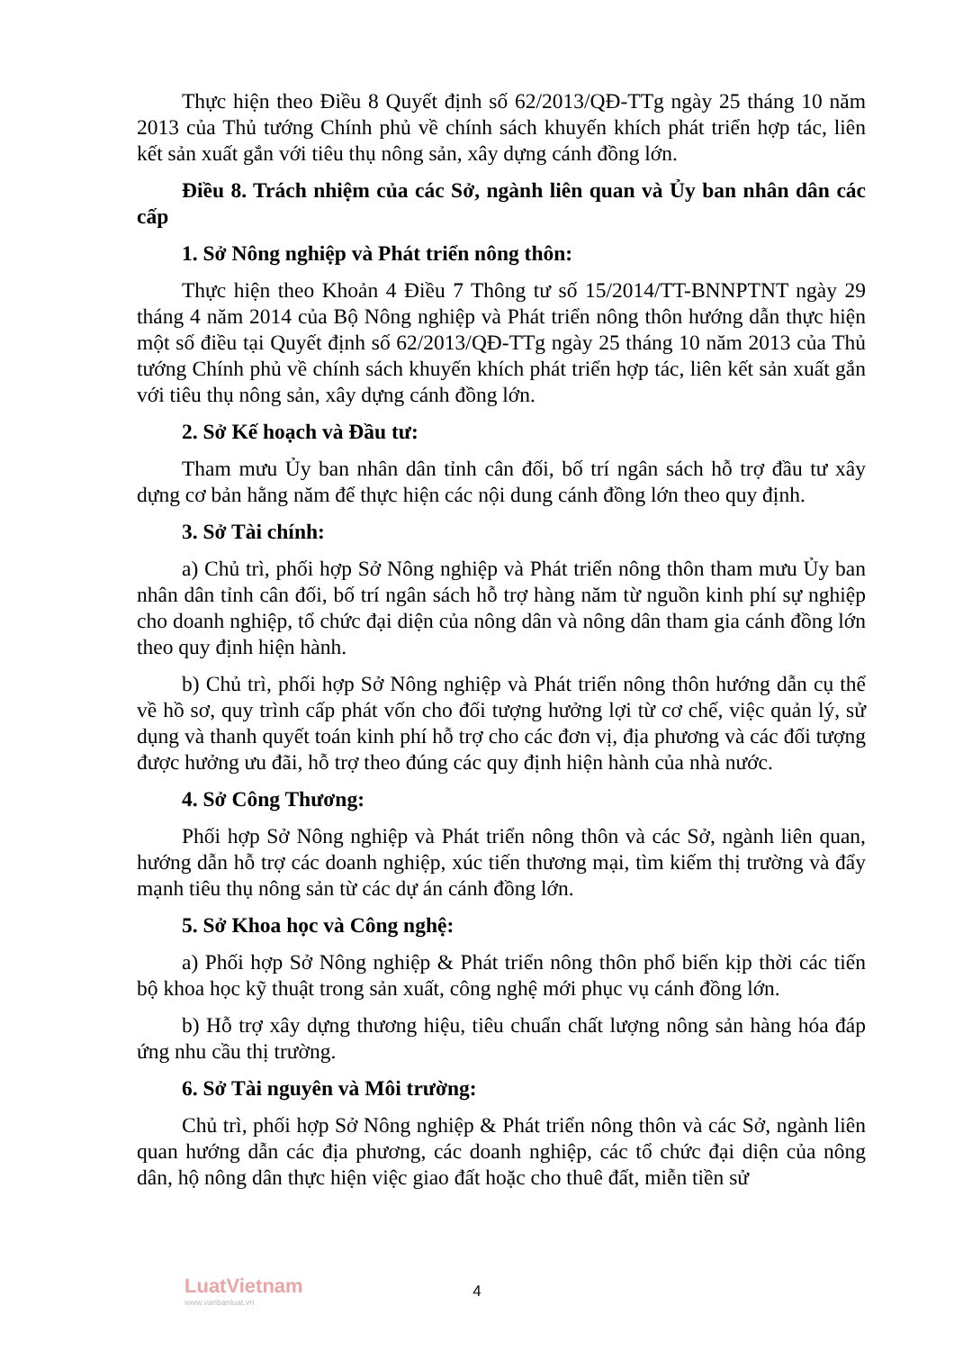Thực hiện theo Điều 8 Quyết định số 62/2013/QĐ-TTg ngày 25 tháng 10 năm 2013 của Thủ tướng Chính phủ về chính sách khuyến khích phát triển hợp tác, liên kết sản xuất gắn với tiêu thụ nông sản, xây dựng cánh đồng lớn.
Điều 8. Trách nhiệm của các Sở, ngành liên quan và Ủy ban nhân dân các cấp
1. Sở Nông nghiệp và Phát triển nông thôn:
Thực hiện theo Khoản 4 Điều 7 Thông tư số 15/2014/TT-BNNPTNT ngày 29 tháng 4 năm 2014 của Bộ Nông nghiệp và Phát triển nông thôn hướng dẫn thực hiện một số điều tại Quyết định số 62/2013/QĐ-TTg ngày 25 tháng 10 năm 2013 của Thủ tướng Chính phủ về chính sách khuyến khích phát triển hợp tác, liên kết sản xuất gắn với tiêu thụ nông sản, xây dựng cánh đồng lớn.
2. Sở Kế hoạch và Đầu tư:
Tham mưu Ủy ban nhân dân tỉnh cân đối, bố trí ngân sách hỗ trợ đầu tư xây dựng cơ bản hằng năm để thực hiện các nội dung cánh đồng lớn theo quy định.
3. Sở Tài chính:
a) Chủ trì, phối hợp Sở Nông nghiệp và Phát triển nông thôn tham mưu Ủy ban nhân dân tỉnh cân đối, bố trí ngân sách hỗ trợ hàng năm từ nguồn kinh phí sự nghiệp cho doanh nghiệp, tổ chức đại diện của nông dân và nông dân tham gia cánh đồng lớn theo quy định hiện hành.
b) Chủ trì, phối hợp Sở Nông nghiệp và Phát triển nông thôn hướng dẫn cụ thể về hồ sơ, quy trình cấp phát vốn cho đối tượng hưởng lợi từ cơ chế, việc quản lý, sử dụng và thanh quyết toán kinh phí hỗ trợ cho các đơn vị, địa phương và các đối tượng được hưởng ưu đãi, hỗ trợ theo đúng các quy định hiện hành của nhà nước.
4. Sở Công Thương:
Phối hợp Sở Nông nghiệp và Phát triển nông thôn và các Sở, ngành liên quan, hướng dẫn hỗ trợ các doanh nghiệp, xúc tiến thương mại, tìm kiếm thị trường và đẩy mạnh tiêu thụ nông sản từ các dự án cánh đồng lớn.
5. Sở Khoa học và Công nghệ:
a) Phối hợp Sở Nông nghiệp & Phát triển nông thôn phổ biến kịp thời các tiến bộ khoa học kỹ thuật trong sản xuất, công nghệ mới phục vụ cánh đồng lớn.
b) Hỗ trợ xây dựng thương hiệu, tiêu chuẩn chất lượng nông sản hàng hóa đáp ứng nhu cầu thị trường.
6. Sở Tài nguyên và Môi trường:
Chủ trì, phối hợp Sở Nông nghiệp & Phát triển nông thôn và các Sở, ngành liên quan hướng dẫn các địa phương, các doanh nghiệp, các tổ chức đại diện của nông dân, hộ nông dân thực hiện việc giao đất hoặc cho thuê đất, miễn tiền sử
LuatVietnam
www.vanbanluat.vn
4